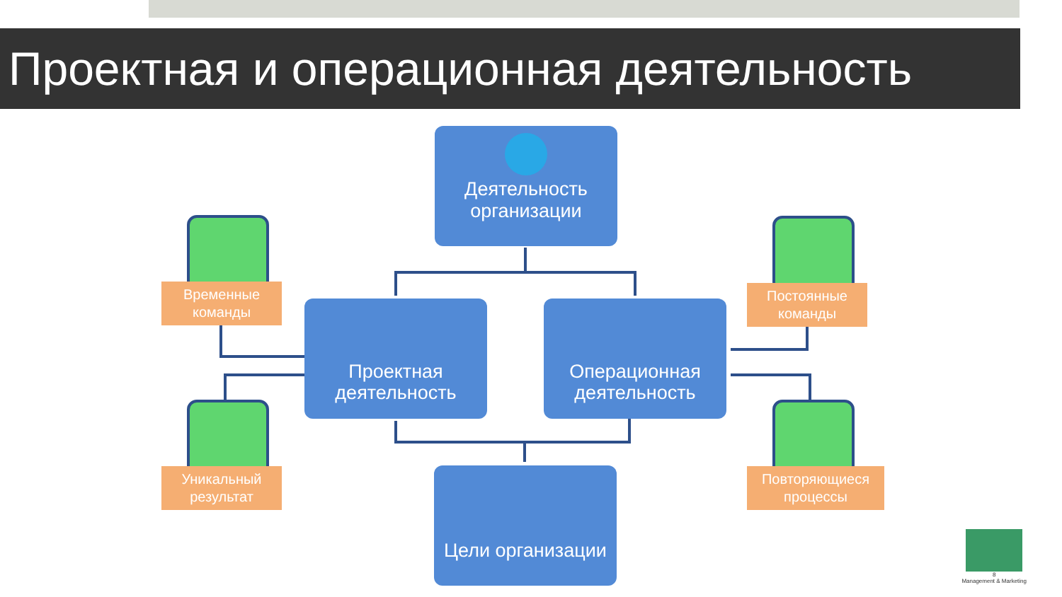Проектная и операционная деятельность
Деятельность
организации
Проектная
деятельность
Операционная
деятельность
Цели организации
Временные
команды
Уникальный
результат
Постоянные
команды
Повторяющиеся
процессы
8
Management & Marketing